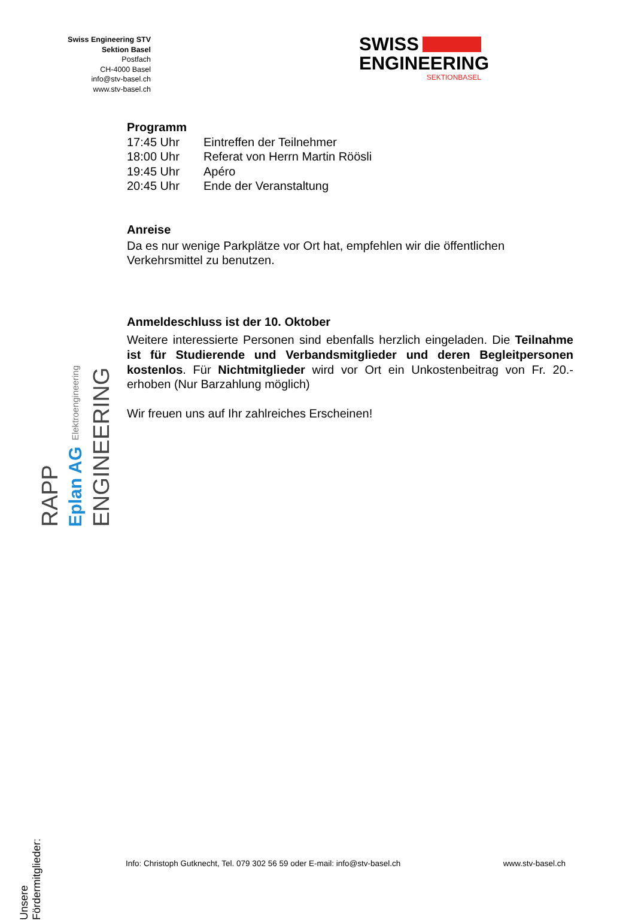Swiss Engineering STV
Sektion Basel
Postfach
CH-4000 Basel
info@stv-basel.ch
www.stv-basel.ch
SWISS
ENGINEERING
SEKTIONBASEL
Programm
| 17:45 Uhr | Eintreffen der Teilnehmer |
| 18:00 Uhr | Referat von Herrn Martin Röösli |
| 19:45 Uhr | Apéro |
| 20:45 Uhr | Ende der Veranstaltung |
Anreise
Da es nur wenige Parkplätze vor Ort hat, empfehlen wir die öffentlichen Verkehrsmittel zu benutzen.
Anmeldeschluss ist der 10. Oktober
Weitere interessierte Personen sind ebenfalls herzlich eingeladen. Die Teilnahme ist für Studierende und Verbandsmitglieder und deren Begleitpersonen kostenlos. Für Nichtmitglieder wird vor Ort ein Unkostenbeitrag von Fr. 20.- erhoben (Nur Barzahlung möglich)
Wir freuen uns auf Ihr zahlreiches Erscheinen!
RAPP
Eplan AG Elektroengineering
ENGINEERING
Unsere Fördermitglieder:
Info: Christoph Gutknecht, Tel. 079 302 56 59 oder E-mail: info@stv-basel.ch www.stv-basel.ch